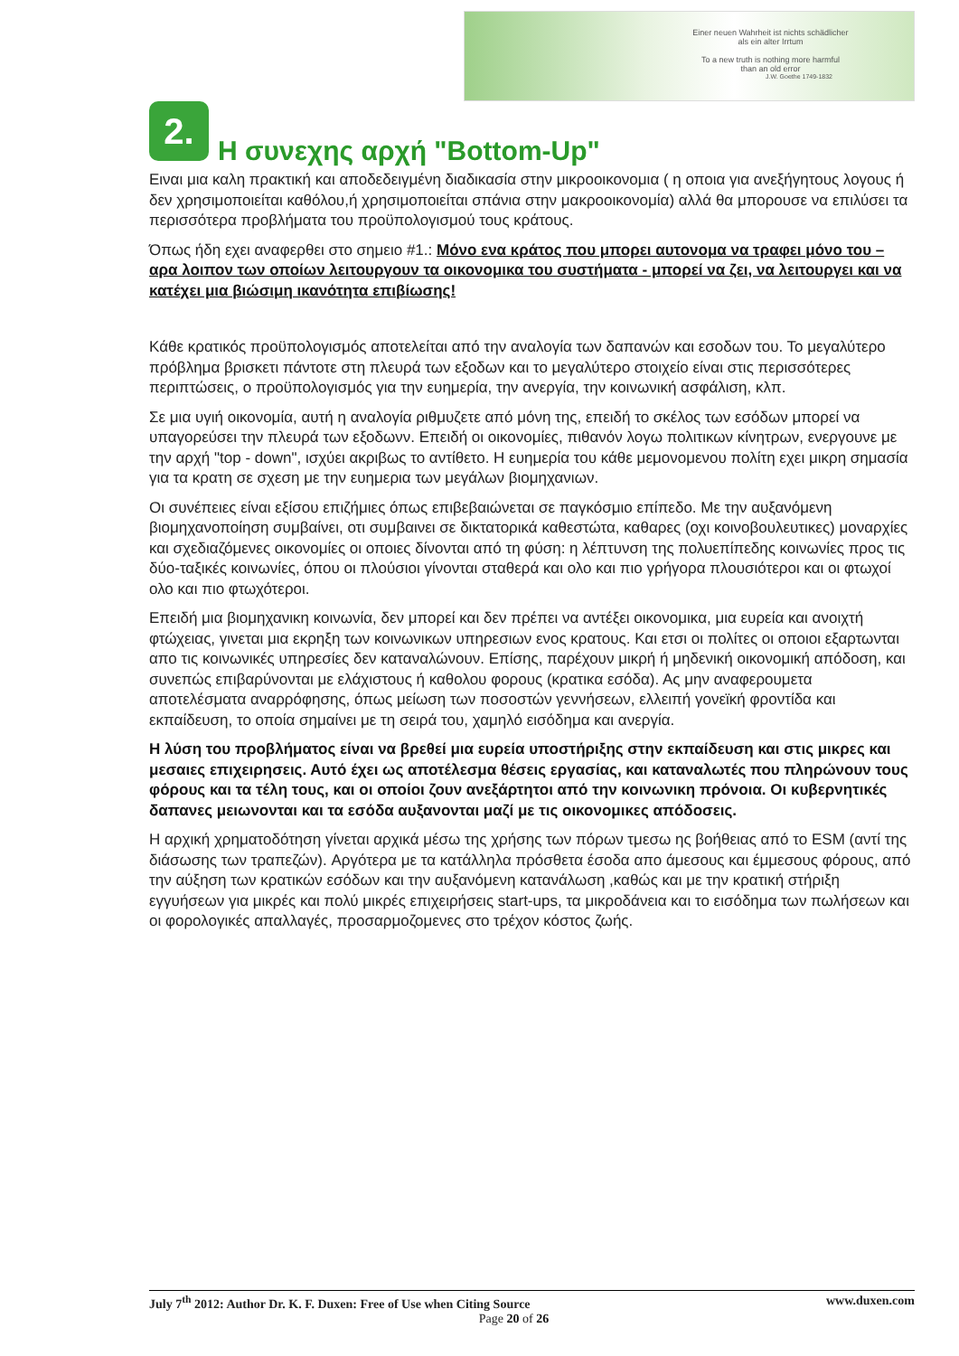Einer neuen Wahrheit ist nichts schädlicher
als ein alter Irrtum
To a new truth is nothing more harmful
than an old error
J.W. Goethe 1749-1832
2. Η συνεχης αρχή "Bottom-Up"
Ειναι μια καλη πρακτική και αποδεδειγμένη διαδικασία στην μικροοικονομια ( η οποια για ανεξήγητους λογους ή δεν χρησιμοποιείται καθόλου,ή χρησιμοποιείται σπάνια στην μακροοικονομία) αλλά θα μπορουσε να επιλύσει τα περισσότερα προβλήματα του προϋπολογισμού τους κράτους.
Όπως ήδη εχει αναφερθει στο σημειο #1.: Μόνο ενα κράτος που μπορει αυτονομα να τραφει μόνο του – αρα λοιπον των οποίων λειτουργουν τα οικονομικα του συστήματα - μπορεί να ζει, να λειτουργει και να κατέχει μια βιώσιμη ικανότητα επιβίωσης!
Κάθε κρατικός προϋπολογισμός αποτελείται από την αναλογία των δαπανών και εσοδων του. Το μεγαλύτερο πρόβλημα βρισκετι πάντοτε στη πλευρά των εξοδων και το μεγαλύτερο στοιχείο είναι στις περισσότερες περιπτώσεις, ο προϋπολογισμός για την ευημερία, την ανεργία, την κοινωνική ασφάλιση, κλπ.
Σε μια υγιή οικονομία, αυτή η αναλογία ριθμυζετε από μόνη της, επειδή το σκέλος των εσόδων μπορεί να υπαγορεύσει την πλευρά των εξοδωνν. Επειδή οι οικονομίες, πιθανόν λογω πολιτικων κίνητρων, ενεργουνε με την αρχή "top - down", ισχύει ακριβως το αντίθετο. Η ευημερία του κάθε μεμονομενου πολίτη εχει μικρη σημασία για τα κρατη σε σχεση με την ευημερια των μεγάλων βιομηχανιων.
Οι συνέπειες είναι εξίσου επιζήμιες όπως επιβεβαιώνεται σε παγκόσμιο επίπεδο. Με την αυξανόμενη βιομηχανοποίηση συμβαίνει, οτι συμβαινει σε δικτατορικά καθεστώτα, καθαρες (οχι κοινοβουλευτικες) μοναρχίες και σχεδιαζόμενες οικονομίες οι οποιες δίνονται από τη φύση: η λέπτυνση της πολυεπίπεδης κοινωνίες προς τις δύο-ταξικές κοινωνίες, όπου οι πλούσιοι γίνονται σταθερά και ολο και πιο γρήγορα πλουσιότεροι και οι φτωχοί ολο και πιο φτωχότεροι.
Επειδή μια βιομηχανικη κοινωνία, δεν μπορεί και δεν πρέπει να αντέξει οικονομικα, μια ευρεία και ανοιχτή φτώχειας, γινεται μια εκρηξη των κοινωνικων υπηρεσιων ενος κρατους. Και ετσι οι πολίτες οι οποιοι εξαρτωνται απο τις κοινωνικές υπηρεσίες δεν καταναλώνουν. Επίσης, παρέχουν μικρή ή μηδενική οικονομική απόδοση, και συνεπώς επιβαρύνονται με ελάχιστους ή καθολου φορους (κρατικα εσόδα). Ας μην αναφερουμετα αποτελέσματα αναρρόφησης, όπως μείωση των ποσοστών γεννήσεων, ελλειπή γονεϊκή φροντίδα και εκπαίδευση, το οποία σημαίνει με τη σειρά του, χαμηλό εισόδημα και ανεργία.
Η λύση του προβλήματος είναι να βρεθεί μια ευρεία υποστήριξης στην εκπαίδευση και στις μικρες και μεσαιες επιχειρησεις. Αυτό έχει ως αποτέλεσμα θέσεις εργασίας, και καταναλωτές που πληρώνουν τους φόρους και τα τέλη τους, και οι οποίοι ζουν ανεξάρτητοι από την κοινωνικη πρόνοια. Οι κυβερνητικές δαπανες μειωνονται και τα εσόδα αυξανονται μαζί με τις οικονομικες απόδοσεις.
Η αρχική χρηματοδότηση γίνεται αρχικά μέσω της χρήσης των πόρων τμεσω ης βοήθειας από το ESM (αντί της διάσωσης των τραπεζών). Αργότερα με τα κατάλληλα πρόσθετα έσοδα απο άμεσους και έμμεσους φόρους, από την αύξηση των κρατικών εσόδων και την αυξανόμενη κατανάλωση ,καθώς και με την κρατική στήριξη εγγυήσεων για μικρές και πολύ μικρές επιχειρήσεις start-ups, τα μικροδάνεια και το εισόδημα των πωλήσεων και οι φορολογικές απαλλαγές, προσαρμοζομενες στο τρέχον κόστος ζωής.
www.duxen.com July 7<sup>th</sup> 2012: Author Dr. K. F. Duxen: Free of Use when Citing Source
Page 20 of 26